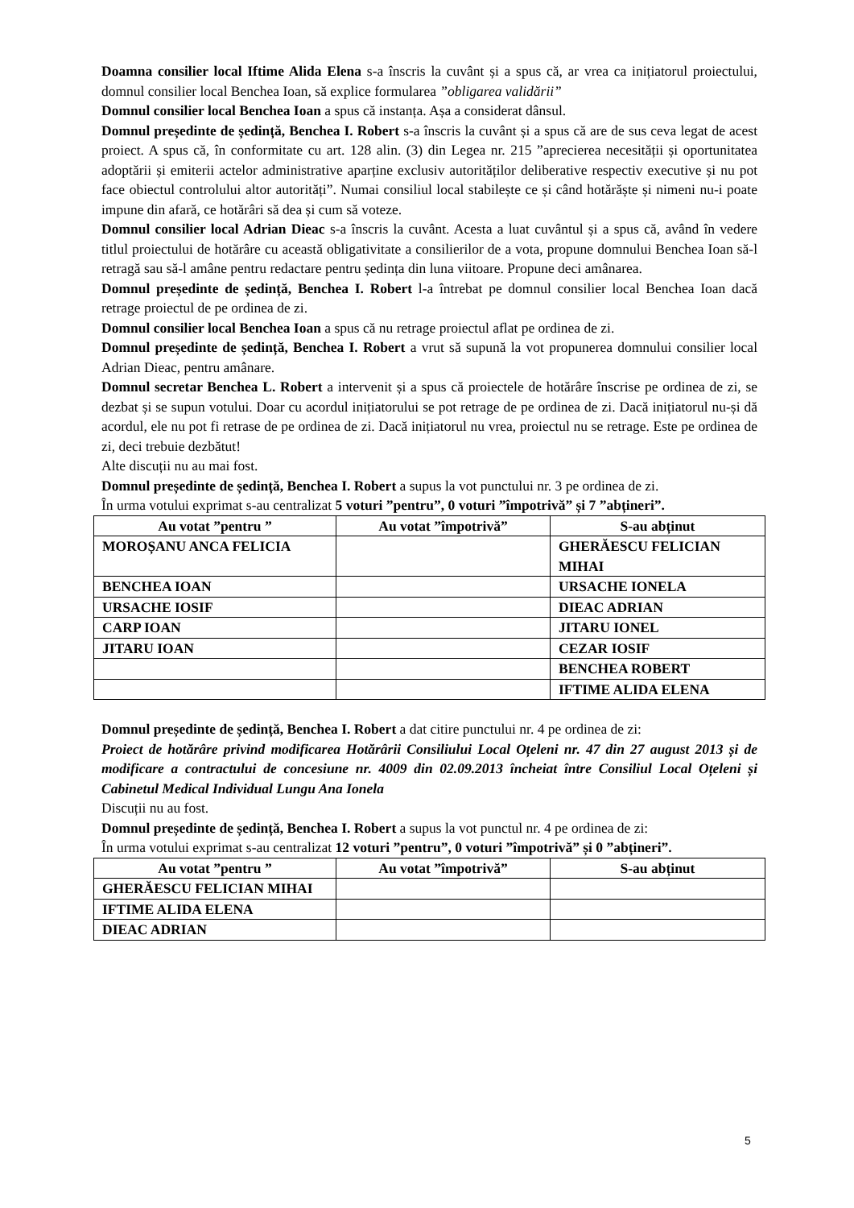Doamna consilier local Iftime Alida Elena s-a înscris la cuvânt și a spus că, ar vrea ca inițiatorul proiectului, domnul consilier local Benchea Ioan, să explice formularea ”obligarea validării”
Domnul consilier local Benchea Ioan a spus că instanța. Așa a considerat dânsul.
Domnul președinte de ședință, Benchea I. Robert s-a înscris la cuvânt și a spus că are de sus ceva legat de acest proiect. A spus că, în conformitate cu art. 128 alin. (3) din Legea nr. 215 ”aprecierea necesității și oportunitatea adoptării și emiterii actelor administrative aparține exclusiv autorităților deliberative respectiv executive și nu pot face obiectul controlului altor autorități”. Numai consiliul local stabilește ce și când hotărăște și nimeni nu-i poate impune din afară, ce hotărâri să dea și cum să voteze.
Domnul consilier local Adrian Dieac s-a înscris la cuvânt. Acesta a luat cuvântul și a spus că, având în vedere titlul proiectului de hotărâre cu această obligativitate a consilierilor de a vota, propune domnului Benchea Ioan să-l retragă sau să-l amâne pentru redactare pentru ședința din luna viitoare. Propune deci amânarea.
Domnul președinte de ședință, Benchea I. Robert l-a întrebat pe domnul consilier local Benchea Ioan dacă retrage proiectul de pe ordinea de zi.
Domnul consilier local Benchea Ioan a spus că nu retrage proiectul aflat pe ordinea de zi.
Domnul președinte de ședință, Benchea I. Robert a vrut să supună la vot propunerea domnului consilier local Adrian Dieac, pentru amânare.
Domnul secretar Benchea L. Robert a intervenit și a spus că proiectele de hotărâre înscrise pe ordinea de zi, se dezbat și se supun votului. Doar cu acordul inițiatorului se pot retrage de pe ordinea de zi. Dacă inițiatorul nu-și dă acordul, ele nu pot fi retrase de pe ordinea de zi. Dacă inițiatorul nu vrea, proiectul nu se retrage. Este pe ordinea de zi, deci trebuie dezbătut!
Alte discuții nu au mai fost.
Domnul președinte de ședință, Benchea I. Robert a supus la vot punctului nr. 3 pe ordinea de zi.
În urma votului exprimat s-au centralizat 5 voturi ”pentru”, 0 voturi ”împotrivă” și 7 ”abțineri”.
| Au votat ”pentru ” | Au votat ”împotrivă” | S-au abținut |
| --- | --- | --- |
| MOROȘANU ANCA FELICIA | | GHERĂESCU FELICIAN MIHAI |
| BENCHEA IOAN | | URSACHE IONELA |
| URSACHE IOSIF | | DIEAC ADRIAN |
| CARP IOAN | | JITARU IONEL |
| JITARU IOAN | | CEZAR IOSIF |
| | | BENCHEA ROBERT |
| | | IFTIME ALIDA ELENA |
Domnul președinte de ședință, Benchea I. Robert a dat citire punctului nr. 4 pe ordinea de zi:
Proiect de hotărâre privind modificarea Hotărârii Consiliului Local Oțeleni nr. 47 din 27 august 2013 și de modificare a contractului de concesiune nr. 4009 din 02.09.2013 încheiat între Consiliul Local Oțeleni și Cabinetul Medical Individual Lungu Ana Ionela
Discuții nu au fost.
Domnul președinte de ședință, Benchea I. Robert a supus la vot punctul nr. 4 pe ordinea de zi:
În urma votului exprimat s-au centralizat 12 voturi ”pentru”, 0 voturi ”împotrivă” și 0 ”abțineri”.
| Au votat ”pentru ” | Au votat ”împotrivă” | S-au abținut |
| --- | --- | --- |
| GHERĂESCU FELICIAN MIHAI | | |
| IFTIME ALIDA ELENA | | |
| DIEAC ADRIAN | | |
5